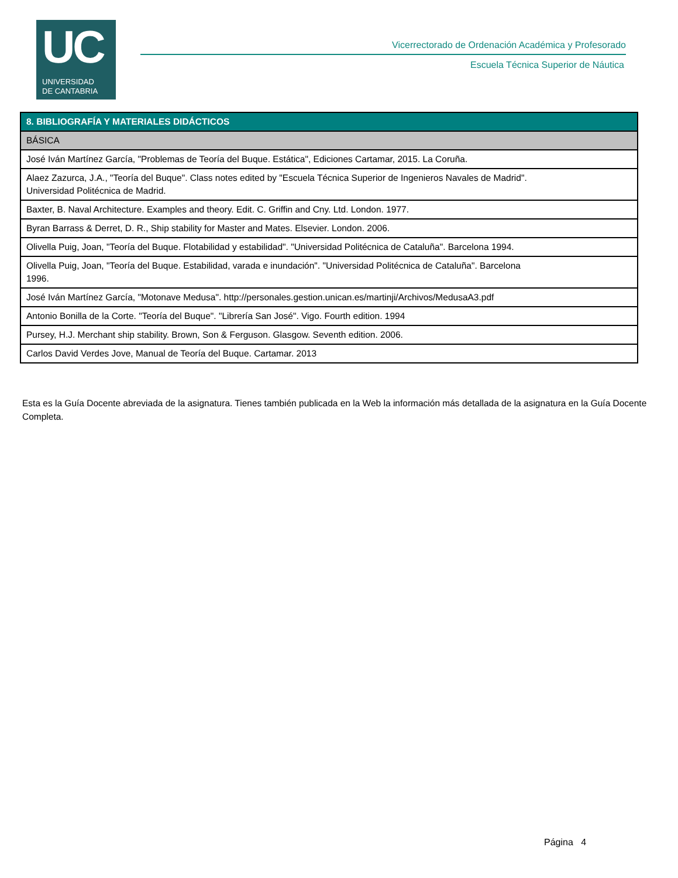UC
UNIVERSIDAD
DE CANTABRIA
Vicerrectorado de Ordenación Académica y Profesorado
Escuela Técnica Superior de Náutica
| 8. BIBLIOGRAFÍA Y MATERIALES DIDÁCTICOS |
| --- |
| BÁSICA |
| José Iván Martínez García, "Problemas de Teoría del Buque. Estática", Ediciones Cartamar, 2015. La Coruña. |
| Alaez Zazurca, J.A., "Teoría del Buque". Class notes edited by "Escuela Técnica Superior de Ingenieros Navales de Madrid". Universidad Politécnica de Madrid. |
| Baxter, B. Naval Architecture. Examples and theory. Edit. C. Griffin and Cny. Ltd. London. 1977. |
| Byran Barrass & Derret, D. R., Ship stability for Master and Mates. Elsevier. London. 2006. |
| Olivella Puig, Joan, "Teoría del Buque. Flotabilidad y estabilidad". "Universidad Politécnica de Cataluña". Barcelona 1994. |
| Olivella Puig, Joan, "Teoría del Buque. Estabilidad, varada e inundación". "Universidad Politécnica de Cataluña". Barcelona 1996. |
| José Iván Martínez García, "Motonave Medusa". http://personales.gestion.unican.es/martinji/Archivos/MedusaA3.pdf |
| Antonio Bonilla de la Corte. "Teoría del Buque". "Librería San José". Vigo. Fourth edition. 1994 |
| Pursey, H.J. Merchant ship stability. Brown, Son & Ferguson. Glasgow. Seventh edition. 2006. |
| Carlos David Verdes Jove, Manual de Teoría del Buque. Cartamar. 2013 |
Esta es la Guía Docente abreviada de la asignatura. Tienes también publicada en la Web la información más detallada de la asignatura en la Guía Docente Completa.
Página 4